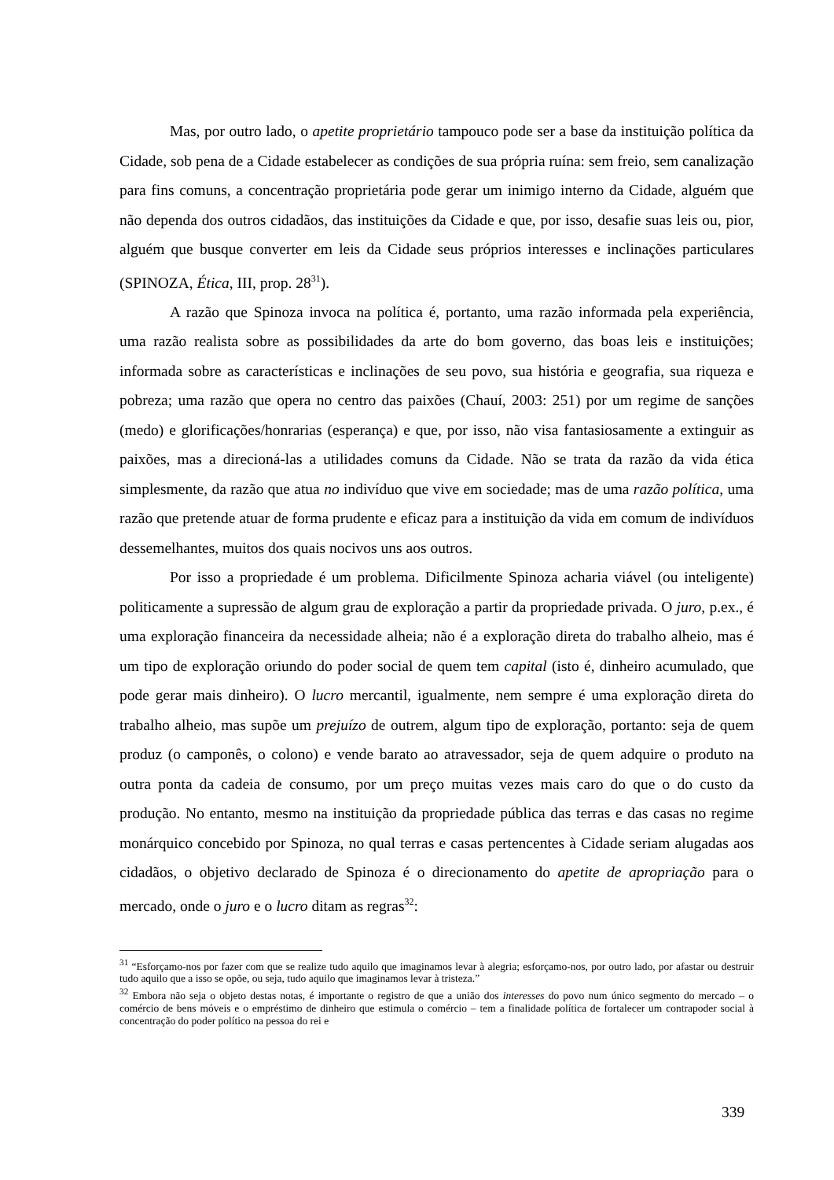Mas, por outro lado, o apetite proprietário tampouco pode ser a base da instituição política da Cidade, sob pena de a Cidade estabelecer as condições de sua própria ruína: sem freio, sem canalização para fins comuns, a concentração proprietária pode gerar um inimigo interno da Cidade, alguém que não dependa dos outros cidadãos, das instituições da Cidade e que, por isso, desafie suas leis ou, pior, alguém que busque converter em leis da Cidade seus próprios interesses e inclinações particulares (SPINOZA, Ética, III, prop. 28<sup>31</sup>).
A razão que Spinoza invoca na política é, portanto, uma razão informada pela experiência, uma razão realista sobre as possibilidades da arte do bom governo, das boas leis e instituições; informada sobre as características e inclinações de seu povo, sua história e geografia, sua riqueza e pobreza; uma razão que opera no centro das paixões (Chauí, 2003: 251) por um regime de sanções (medo) e glorificações/honrarias (esperança) e que, por isso, não visa fantasiosamente a extinguir as paixões, mas a direcioná-las a utilidades comuns da Cidade. Não se trata da razão da vida ética simplesmente, da razão que atua no indivíduo que vive em sociedade; mas de uma razão política, uma razão que pretende atuar de forma prudente e eficaz para a instituição da vida em comum de indivíduos dessemelhantes, muitos dos quais nocivos uns aos outros.
Por isso a propriedade é um problema. Dificilmente Spinoza acharia viável (ou inteligente) politicamente a supressão de algum grau de exploração a partir da propriedade privada. O juro, p.ex., é uma exploração financeira da necessidade alheia; não é a exploração direta do trabalho alheio, mas é um tipo de exploração oriundo do poder social de quem tem capital (isto é, dinheiro acumulado, que pode gerar mais dinheiro). O lucro mercantil, igualmente, nem sempre é uma exploração direta do trabalho alheio, mas supõe um prejuízo de outrem, algum tipo de exploração, portanto: seja de quem produz (o camponês, o colono) e vende barato ao atravessador, seja de quem adquire o produto na outra ponta da cadeia de consumo, por um preço muitas vezes mais caro do que o do custo da produção. No entanto, mesmo na instituição da propriedade pública das terras e das casas no regime monárquico concebido por Spinoza, no qual terras e casas pertencentes à Cidade seriam alugadas aos cidadãos, o objetivo declarado de Spinoza é o direcionamento do apetite de apropriação para o mercado, onde o juro e o lucro ditam as regras<sup>32</sup>:
<sup>31</sup> “Esforçamo-nos por fazer com que se realize tudo aquilo que imaginamos levar à alegria; esforçamo-nos, por outro lado, por afastar ou destruir tudo aquilo que a isso se opõe, ou seja, tudo aquilo que imaginamos levar à tristeza.”
<sup>32</sup> Embora não seja o objeto destas notas, é importante o registro de que a união dos interesses do povo num único segmento do mercado – o comércio de bens móveis e o empréstimo de dinheiro que estimula o comércio – tem a finalidade política de fortalecer um contrapoder social à concentração do poder político na pessoa do rei e
339